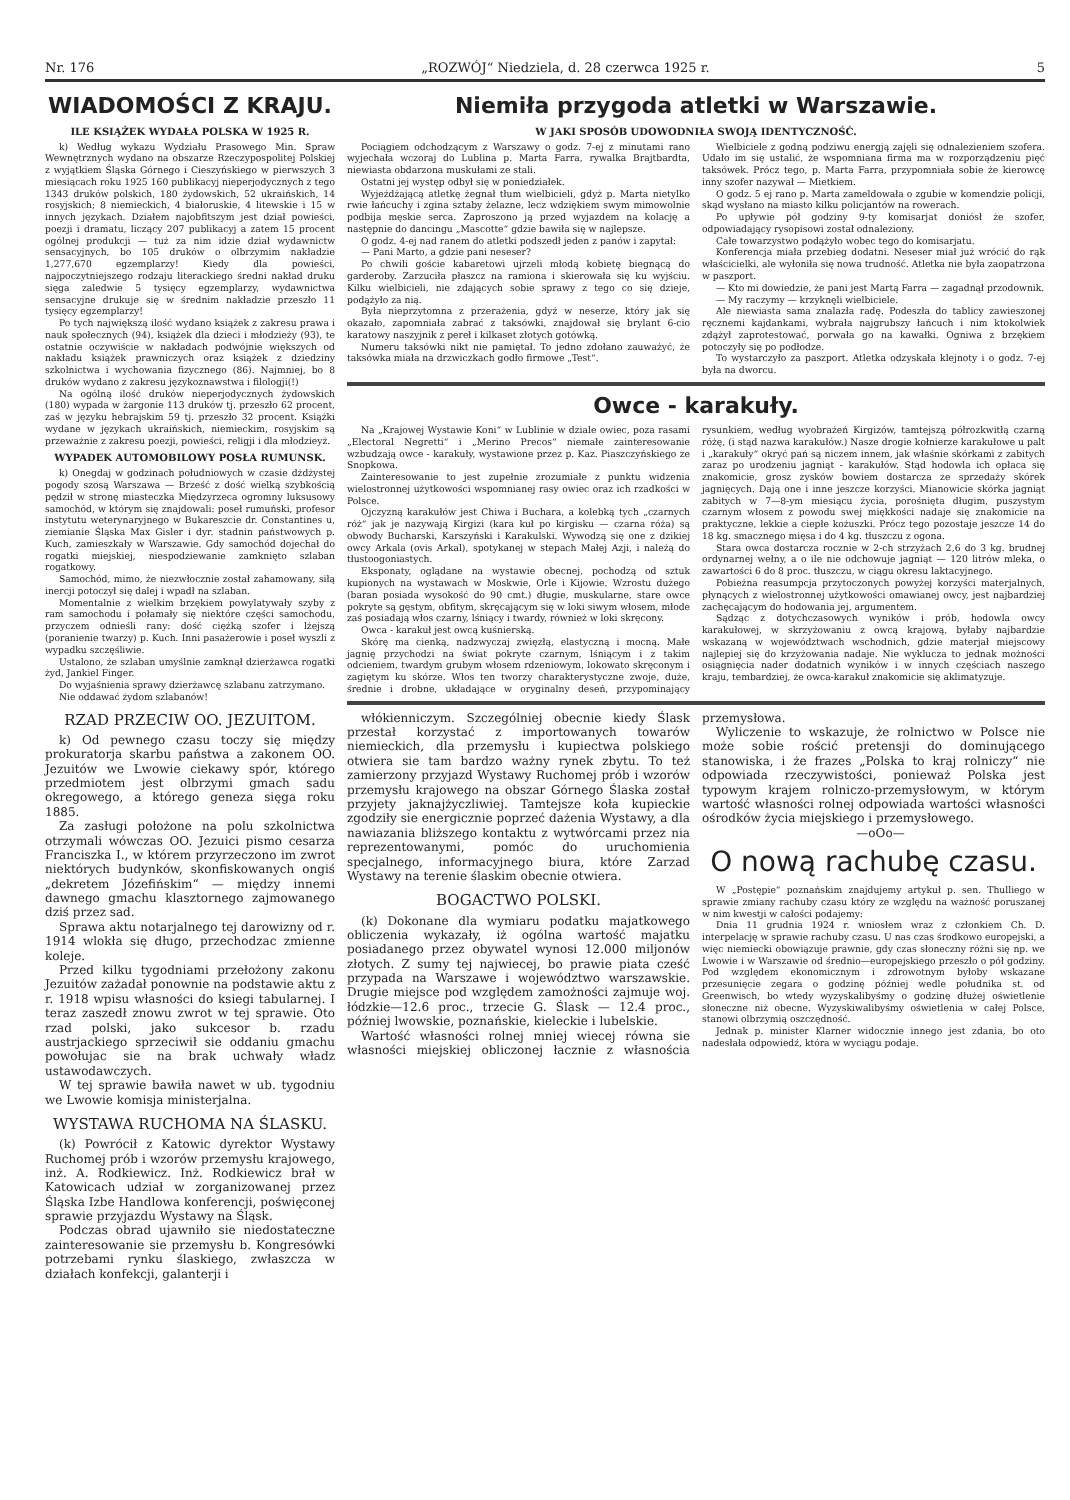Nr. 176 „ROZWÓJ“ Niedziela, d. 28 czerwca 1925 r. 5
WIADOMOŚCI Z KRAJU.
ILE KSIĄŻEK WYDAŁA POLSKA W 1925 R.
k) Według wykazu Wydziału Prasowego Min. Spraw Wewnętrznych wydano na obszarze Rzeczypospolitej Polskiej z wyjątkiem Śląska Górnego i Cieszyńskiego w pierwszych 3 miesiącach roku 1925 160 publikacyj nieperjodycznych z tego 1343 druków polskich, 180 żydowskich, 52 ukraińskich, 14 rosyjskich; 8 niemieckich, 4 białoruskie, 4 litewskie i 15 w innych językach. Działem najobfitszym jest dział powieści, poezji i dramatu, liczący 207 publikacyj a zatem 15 procent ogólnej produkcji — tuż za nim idzie dział wydawnictw sensacyjnych, bo 105 druków o olbrzymim nakładzie 1,277,670 egzemplarzy! Kiedy dla powieści, najpoczytniejszego rodzaju literackiego średni nakład druku sięga zaledwie 5 tysięcy egzemplarzy, wydawnictwa sensacyjne drukuje się w średnim nakładzie przeszło 11 tysięcy egzemplarzy!
Po tych największą ilość wydano książek z zakresu prawa i nauk społecznych (94), książek dla dzieci i młodzieży (93), te ostatnie oczywiście w nakładach podwójnie większych od nakładu książek prawniczych oraz książek z dziedziny szkolnictwa i wychowania fizycznego (86). Najmniej, bo 8 druków wydano z zakresu językoznawstwa i filologji(!)
Na ogólną ilość druków nieperjodycznych żydowskich (180) wypada w żargonie 113 druków tj. przeszło 62 procent, zaś w języku hebrajskim 59 tj. przeszło 32 procent. Książki wydane w językach ukraińskich, niemieckim, rosyjskim są przeważnie z zakresu poezji, powieści, religji i dla młodzieyż.
WYPADEK AUTOMOBILOWY POSŁA RUMUNSK.
k) Onegdaj w godzinach południowych w czasie dżdżystej pogody szosą Warszawa — Brześć z dość wielką szybkością pędził w stronę miasteczka Międzyrzeca ogromny luksusowy samochód, w którym się znajdowali: poseł rumuński, profesor instytutu weterynaryjnego w Bukareszcie dr. Constantines u, ziemianie Śląska Max Gisler i dyr. stadnin państwowych p. Kuch, zamieszkały w Warszawie. Gdy samochód dojechał do rogatki miejskiej, niespodziewanie zamknięto szlaban rogatkowy.
Samochód, mimo, że niezwłocznie został zahamowany, siłą inercji potoczył się dalej i wpadł na szlaban.
Momentalnie z wielkim brzękiem powylatywały szyby z ram samochodu i połamały się niektóre części samochodu, przyczem odnieśli rany: dość ciężką szofer i lżejszą (poranienie twarzy) p. Kuch. Inni pasażerowie i poseł wyszli z wypadku szczęśliwie.
Ustalono, że szlaban umyślnie zamknął dzierżawca rogatki żyd, Jankiel Finger.
Do wyjaśnienia sprawy dzierżawcę szlabanu zatrzymano.
Nie oddawać żydom szlabanów!
RZAD PRZECIW OO. JEZUITOM.
k) Od pewnego czasu toczy się między prokuratorja skarbu państwa a zakonem OO. Jezuitów we Lwowie ciekawy spór, którego przedmiotem jest olbrzymi gmach sadu okregowego, a którego geneza sięga roku 1885.
Za zasługi położone na polu szkolnictwa otrzymali wówczas OO. Jezuici pismo cesarza Franciszka I., w którem przyrzeczono im zwrot niektórych budynków, skonfiskowanych ongiś „dekretem Józefińskim“ — między innemi dawnego gmachu klasztornego zajmowanego dziś przez sad.
Sprawa aktu notarjalnego tej darowizny od r. 1914 wlokła się długo, przechodzac zmienne koleje.
Przed kilku tygodniami przełożony zakonu Jezuitów zażadał ponownie na podstawie aktu z r. 1918 wpisu własności do ksiegi tabularnej. I teraz zaszedł znowu zwrot w tej sprawie. Oto rzad polski, jako sukcesor b. rzadu austrjackiego sprzeciwił sie oddaniu gmachu powołujac sie na brak uchwały władz ustawodawczych.
W tej sprawie bawiła nawet w ub. tygodniu we Lwowie komisja ministerjalna.
WYSTAWA RUCHOMA NA ŚLASKU.
(k) Powrócił z Katowic dyrektor Wystawy Ruchomej prób i wzorów przemysłu krajowego, inż. A. Rodkiewicz. Inż. Rodkiewicz brał w Katowicach udział w zorganizowanej przez Śląska Izbe Handlowa konferencji, poświęconej sprawie przyjazdu Wystawy na Śląsk.
Podczas obrad ujawniło sie niedostateczne zainteresowanie sie przemysłu b. Kongresówki potrzebami rynku ślaskiego, zwłaszcza w działach konfekcji, galanterji i
Niemiła przygoda atletki w Warszawie.
W JAKI SPOSÓB UDOWODNIŁA SWOJĄ IDENTYCZNOŚĆ.
Pociągiem odchodzącym z Warszawy o godz. 7-ej z minutami rano wyjechała wczoraj do Lublina p. Marta Farra, rywalka Brajtbardta, niewiasta obdarzona muskułami ze stali.
Ostatni jej występ odbył się w poniedziałek.
Wyjeżdżającą atletkę żegnał tłum wielbicieli, gdyż p. Marta nietylko rwie łańcuchy i zgina sztaby żelazne, lecz wdziękiem swym mimowolnie podbija męskie serca. Zaproszono ją przed wyjazdem na kolację a następnie do dancingu „Mascotte“ gdzie bawiła się w najlepsze.
O godz. 4-ej nad ranem do atletki podszedł jeden z panów i zapytał:
— Pani Marto, a gdzie pani neseser?
Po chwili goście kabaretowi ujrzeli młodą kobietę biegnącą do garderoby. Zarzuciła płaszcz na ramiona i skierowała się ku wyjściu. Kilku wielbicieli, nie zdających sobie sprawy z tego co się dzieje, podążyło za nią.
Była nieprzytomna z przerażenia, gdyż w neserze, który jak się okazało, zapomniała zabrać z taksówki, znajdował się brylant 6-cio karatowy naszyjnik z pereł i kilkaset złotych gotówką.
Numeru taksówki nikt nie pamiętał. To jedno zdołano zauważyć, że taksówka miała na drzwiczkach godło firmowe „Test“.
Wielbiciele z godną podziwu energją zajęli się odnalezieniem szofera. Udało im się ustalić, że wspomniana firma ma w rozporządzeniu pięć taksówek. Prócz tego, p. Marta Farra, przypomniała sobie że kierowcę inny szofer nazywał — Mietkiem.
O godz. 5 ej rano p. Marta zameldowała o zgubie w komendzie policji, skąd wysłano na miasto kilku policjantów na rowerach.
Po upływie pół godziny 9-ty komisarjat doniósł że szofer, odpowiadający rysopisowi został odnaleziony.
Całe towarzystwo podążyło wobec tego do komisarjatu.
Konferencja miała przebieg dodatni. Neseser miał już wrócić do rąk właścicielki, ale wyłoniła się nowa trudność. Atletka nie była zaopatrzona w paszport.
— Kto mi dowiedzie, że pani jest Martą Farra — zagadnął przodownik.
— My raczymy — krzyknęli wielbiciele.
Ale niewiasta sama znalazła radę. Podeszła do tablicy zawieszonej ręcznemi kajdankami, wybrała najgrubszy łańcuch i nim ktokolwiek zdążył zaprotestować, porwała go na kawałki. Ogniwa z brzękiem potoczyły się po podłodze.
To wystarczyło za paszport. Atletka odzyskała klejnoty i o godz. 7-ej była na dworcu.
Owce - karakuły.
Na „Krajowej Wystawie Koni“ w Lublinie w dziale owiec, poza rasami „Electoral Negretti“ i „Merino Precos“ niemałe zainteresowanie wzbudzają owce - karakuły, wystawione przez p. Kaz. Piaszczyńskiego ze Snopkowa.
Zainteresowanie to jest zupełnie zrozumiałe z punktu widzenia wielostronnej użytkowości wspomnianej rasy owiec oraz ich rzadkości w Polsce.
Ojczyzną karakułów jest Chiwa i Buchara, a kolebką tych „czarnych róż“ jak je nazywają Kirgizi (kara kuł po kirgisku — czarna róża) są obwody Bucharski, Karszyński i Karakulski. Wywodzą się one z dzikiej owcy Arkala (ovis Arkal), spotykanej w stepach Małej Azji, i należą do tłustoogoniastych.
Eksponaty, oglądane na wystawie obecnej, pochodzą od sztuk kupionych na wystawach w Moskwie, Orle i Kijowie. Wzrostu dużego (baran posiada wysokość do 90 cmt.) długie, muskularne, stare owce pokryte są gęstym, obfitym, skręcającym się w loki siwym włosem, młode zaś posiadają włos czarny, lśniący i twardy, również w loki skręcony.
Owca - karakuł jest owcą kuśnierską.
Skórę ma cienką, nadzwyczaj zwięzłą, elastyczną i mocną. Małe jagnię przychodzi na świat pokryte czarnym, lśniącym i z takim odcieniem, twardym grubym włosem rdzeniowym, lokowato skręconym i zagiętym ku skórze. Włos ten tworzy charakterystyczne zwoje, duże, średnie i drobne, układające w oryginalny deseń, przypominający rysunkiem, według wyobrażeń Kirgizów, tamtejszą półrozkwitłą czarną różę, (i stąd nazwa karakułów.) Nasze drogie kołnierze karakułowe u palt i „karakuły“ okryć pań są niczem innem, jak właśnie skórkami z zabitych zaraz po urodzeniu jagniąt - karakułów. Stąd hodowla ich opłaca się znakomicie, grosz zysków bowiem dostarcza ze sprzedaży skórek jagnięcych. Dają one i inne jeszcze korzyści. Mianowicie skórka jagniąt zabitych w 7—8-ym miesiącu życia, porośnięta długim, puszystym czarnym włosem z powodu swej miękkości nadaje się znakomicie na praktyczne, lekkie a ciepłe kożuszki. Prócz tego pozostaje jeszcze 14 do 18 kg. smacznego mięsa i do 4 kg. tłuszczu z ogona.
Stara owca dostarcza rocznie w 2-ch strzyżach 2,6 do 3 kg. brudnej ordynarnej wełny, a o ile nie odchowuje jagniąt — 120 litrów mleka, o zawartości 6 do 8 proc. tłuszczu, w ciągu okresu laktacyjnego.
Pobieżna reasumpcja przytoczonych powyżej korzyści materjalnych, płynących z wielostronnej użytkowości omawianej owcy, jest najbardziej zachęcającym do hodowania jej, argumentem.
Sądząc z dotychczasowych wyników i prób, hodowla owcy karakułowej, w skrzyżowaniu z owcą krajową, byłaby najbardzie wskazaną w województwach wschodnich, gdzie materjał miejscowy najlepiej się do krzyżowania nadaje. Nie wyklucza to jednak możności osiągnięcia nader dodatnich wyników i w innych częściach naszego kraju, tembardziej, że owca-karakuł znakomicie się aklimatyzuje.
włókienniczym. Szczególniej obecnie kiedy Ślask przestał korzystać z importowanych towarów niemieckich, dla przemysłu i kupiectwa polskiego otwiera sie tam bardzo ważny rynek zbytu. To też zamierzony przyjazd Wystawy Ruchomej prób i wzorów przemysłu krajowego na obszar Górnego Ślaska został przyjety jaknajżyczliwiej. Tamtejsze koła kupieckie zgodziły sie energicznie poprzeć dażenia Wystawy, a dla nawiazania bliższego kontaktu z wytwórcami przez nia reprezentowanymi, pomóc do uruchomienia specjalnego, informacyjnego biura, które Zarzad Wystawy na terenie ślaskim obecnie otwiera.
BOGACTWO POLSKI.
(k) Dokonane dla wymiaru podatku majatkowego obliczenia wykazały, iż ogólna wartość majatku posiadanego przez obywatel wynosi 12.000 miljonów złotych. Z sumy tej najwiecej, bo prawie piata cześć przypada na Warszawe i województwo warszawskie. Drugie miejsce pod względem zamożności zajmuje woj. łódzkie—12.6 proc., trzecie G. Ślask — 12.4 proc., później lwowskie, poznańskie, kieleckie i lubelskie.
Wartość własności rolnej mniej wiecej równa sie własności miejskiej obliczonej łacznie z własnościa przemysłowa.
Wyliczenie to wskazuje, że rolnictwo w Polsce nie może sobie rościć pretensji do dominującego stanowiska, i że frazes „Polska to kraj rolniczy“ nie odpowiada rzeczywistości, ponieważ Polska jest typowym krajem rolniczo-przemysłowym, w którym wartość własności rolnej odpowiada wartości własności ośrodków życia miejskiego i przemysłowego.
—oOo—
O nową rachubę czasu.
W „Postępie“ poznańskim znajdujemy artykuł p. sen. Thulliego w sprawie zmiany rachuby czasu który ze względu na ważność poruszanej w nim kwestji w całości podajemy:
Dnia 11 grudnia 1924 r. wniosłem wraz z członkiem Ch. D. interpelację w sprawie rachuby czasu. U nas czas środkowo europejski, a więc niemiecki obowiązuje prawnie, gdy czas słoneczny różni się np. we Lwowie i w Warszawie od średnio—europejskiego przeszło o pół godziny. Pod względem ekonomicznym i zdrowotnym byłoby wskazane przesunięcie zegara o godzinę później wedle południka st. od Greenwisch, bo wtedy wyzyskalibyśmy o godzinę dłużej oświetlenie słoneczne niż obecne. Wyzyskiwalibyśmy oświetlenia w całej Polsce, stanowi olbrzymią oszczędność.
Jednak p. minister Klarner widocznie innego jest zdania, bo oto nadesłała odpowiedź, która w wyciągu podaje.